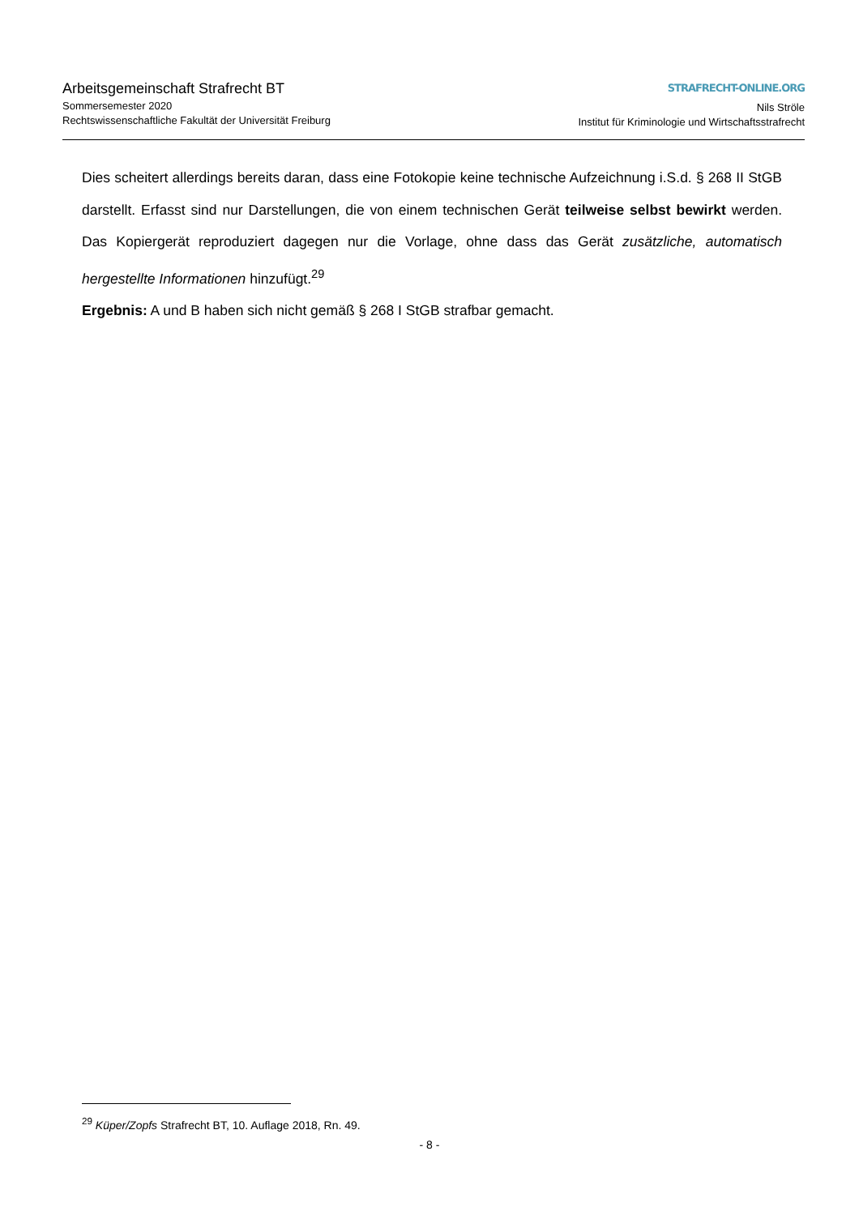Arbeitsgemeinschaft Strafrecht BT
Sommersemester 2020
Rechtswissenschaftliche Fakultät der Universität Freiburg
STRAFRECHT-ONLINE.ORG
Nils Ströle
Institut für Kriminologie und Wirtschaftsstrafrecht
Dies scheitert allerdings bereits daran, dass eine Fotokopie keine technische Aufzeichnung i.S.d. § 268 II StGB darstellt. Erfasst sind nur Darstellungen, die von einem technischen Gerät teilweise selbst bewirkt werden. Das Kopiergerät reproduziert dagegen nur die Vorlage, ohne dass das Gerät zusätzliche, automatisch hergestellte Informationen hinzufügt.<sup>29</sup>
Ergebnis: A und B haben sich nicht gemäß § 268 I StGB strafbar gemacht.
<sup>29</sup> Küper/Zopfs Strafrecht BT, 10. Auflage 2018, Rn. 49.
- 8 -